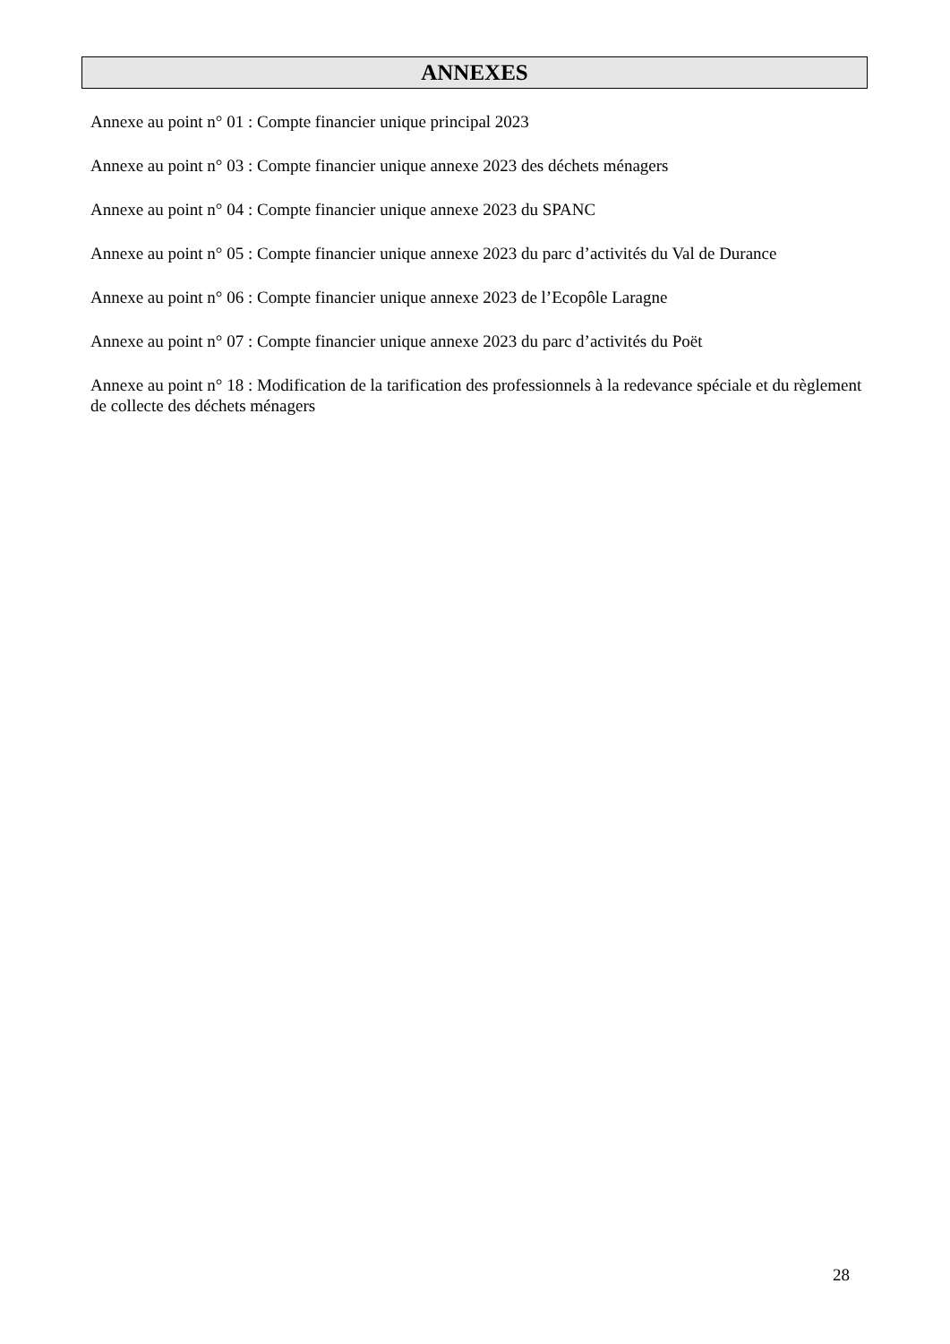ANNEXES
Annexe au point n° 01 : Compte financier unique principal 2023
Annexe au point n° 03 : Compte financier unique annexe 2023 des déchets ménagers
Annexe au point n° 04 : Compte financier unique annexe 2023 du SPANC
Annexe au point n° 05 : Compte financier unique annexe 2023 du parc d’activités du Val de Durance
Annexe au point n° 06 : Compte financier unique annexe 2023 de l’Ecopôle Laragne
Annexe au point n° 07 : Compte financier unique annexe 2023 du parc d’activités du Poët
Annexe au point n° 18 : Modification de la tarification des professionnels à la redevance spéciale et du règlement de collecte des déchets ménagers
28